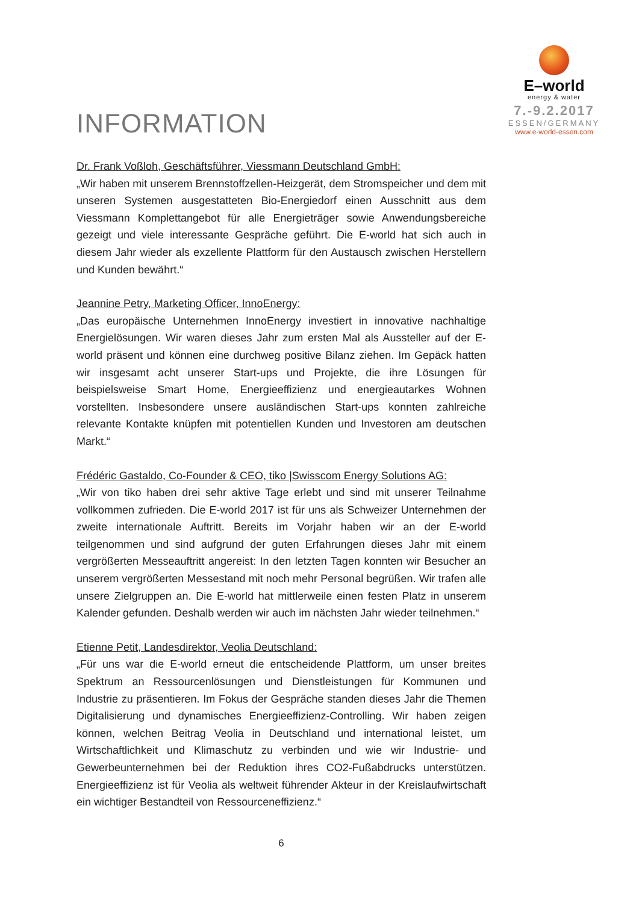E–world
energy & water
7.-9.2.2017
ESSEN/GERMANY
www.e-world-essen.com
INFORMATION
Dr. Frank Voßloh, Geschäftsführer, Viessmann Deutschland GmbH:
„Wir haben mit unserem Brennstoffzellen-Heizgerät, dem Stromspeicher und dem mit unseren Systemen ausgestatteten Bio-Energiedorf einen Ausschnitt aus dem Viessmann Komplettangebot für alle Energieträger sowie Anwendungsbereiche gezeigt und viele interessante Gespräche geführt. Die E-world hat sich auch in diesem Jahr wieder als exzellente Plattform für den Austausch zwischen Herstellern und Kunden bewährt.“
Jeannine Petry, Marketing Officer, InnoEnergy:
„Das europäische Unternehmen InnoEnergy investiert in innovative nachhaltige Energielösungen. Wir waren dieses Jahr zum ersten Mal als Aussteller auf der E-world präsent und können eine durchweg positive Bilanz ziehen. Im Gepäck hatten wir insgesamt acht unserer Start-ups und Projekte, die ihre Lösungen für beispielsweise Smart Home, Energieeffizienz und energieautarkes Wohnen vorstellten. Insbesondere unsere ausländischen Start-ups konnten zahlreiche relevante Kontakte knüpfen mit potentiellen Kunden und Investoren am deutschen Markt.“
Frédéric Gastaldo, Co-Founder & CEO, tiko |Swisscom Energy Solutions AG:
„Wir von tiko haben drei sehr aktive Tage erlebt und sind mit unserer Teilnahme vollkommen zufrieden. Die E-world 2017 ist für uns als Schweizer Unternehmen der zweite internationale Auftritt. Bereits im Vorjahr haben wir an der E-world teilgenommen und sind aufgrund der guten Erfahrungen dieses Jahr mit einem vergrößerten Messeauftritt angereist: In den letzten Tagen konnten wir Besucher an unserem vergrößerten Messestand mit noch mehr Personal begrüßen. Wir trafen alle unsere Zielgruppen an. Die E-world hat mittlerweile einen festen Platz in unserem Kalender gefunden. Deshalb werden wir auch im nächsten Jahr wieder teilnehmen.“
Etienne Petit, Landesdirektor, Veolia Deutschland:
„Für uns war die E-world erneut die entscheidende Plattform, um unser breites Spektrum an Ressourcenlösungen und Dienstleistungen für Kommunen und Industrie zu präsentieren. Im Fokus der Gespräche standen dieses Jahr die Themen Digitalisierung und dynamisches Energieeffizienz-Controlling. Wir haben zeigen können, welchen Beitrag Veolia in Deutschland und international leistet, um Wirtschaftlichkeit und Klimaschutz zu verbinden und wie wir Industrie- und Gewerbeunternehmen bei der Reduktion ihres CO2-Fußabdrucks unterstützen. Energieeffizienz ist für Veolia als weltweit führender Akteur in der Kreislaufwirtschaft ein wichtiger Bestandteil von Ressourceneffizienz.“
6